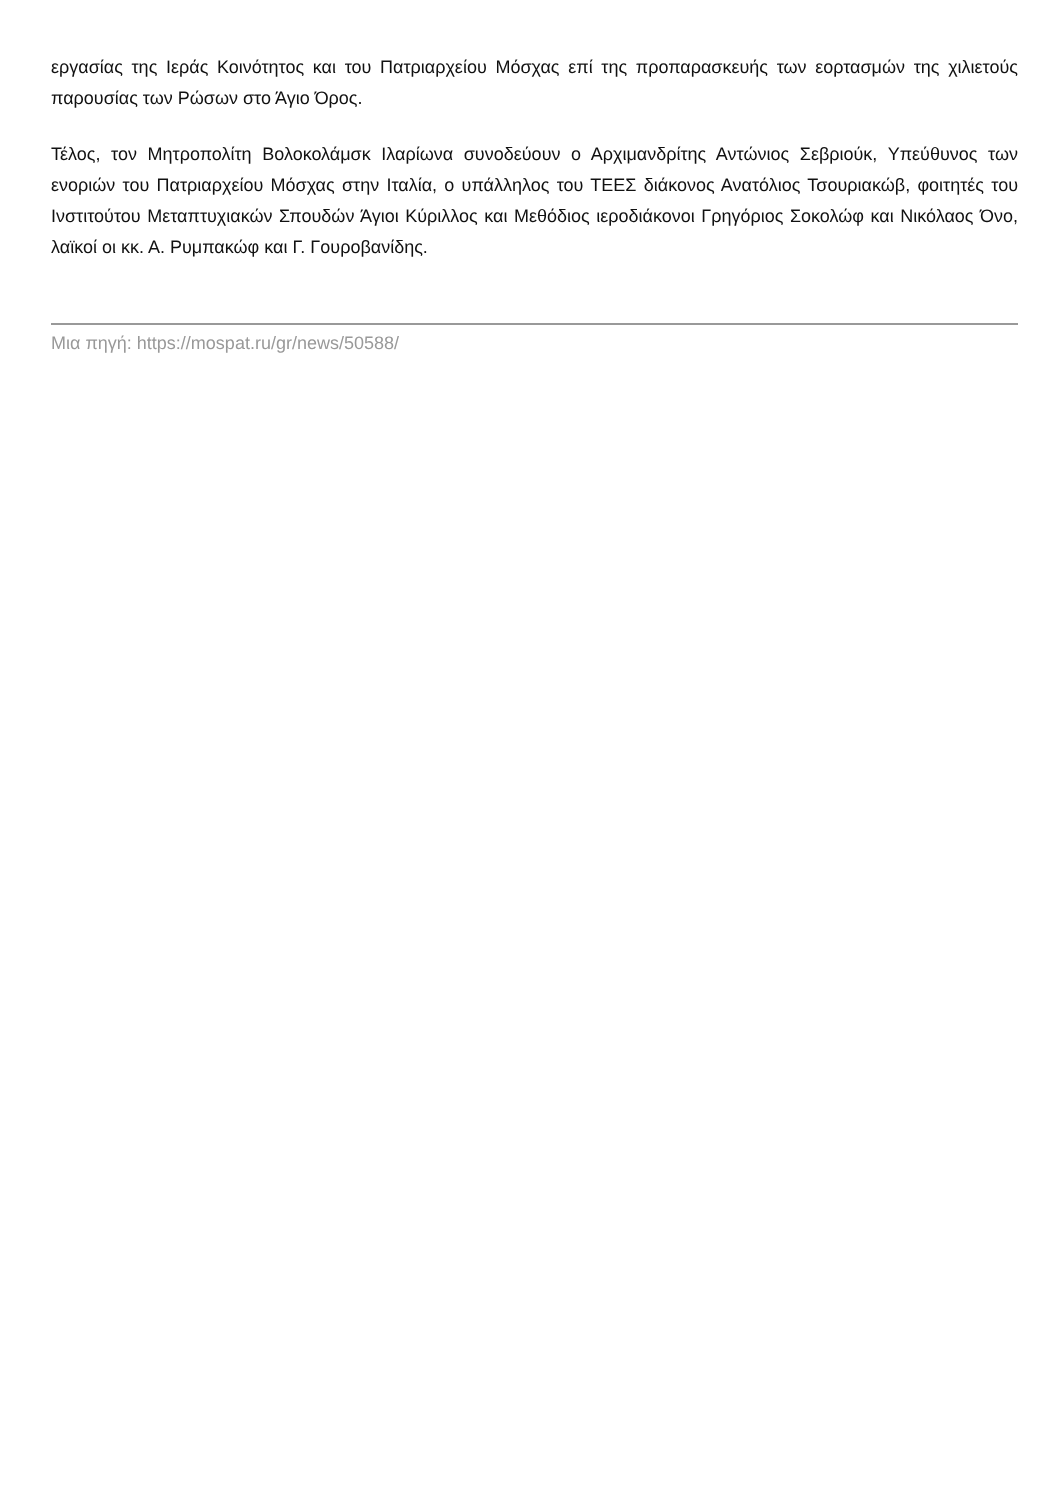εργασίας της Ιεράς Κοινότητος και του Πατριαρχείου Μόσχας επί της προπαρασκευής των εορτασμών της χιλιετούς παρουσίας των Ρώσων στο Άγιο Όρος.
Τέλος, τον Μητροπολίτη Βολοκολάμσκ Ιλαρίωνα συνοδεύουν ο Αρχιμανδρίτης Αντώνιος Σεβριούκ, Υπεύθυνος των ενοριών του Πατριαρχείου Μόσχας στην Ιταλία, ο υπάλληλος του ΤΕΕΣ διάκονος Ανατόλιος Τσουριακώβ, φοιτητές του Ινστιτούτου Μεταπτυχιακών Σπουδών Άγιοι Κύριλλος και Μεθόδιος ιεροδιάκονοι Γρηγόριος Σοκολώφ και Νικόλαος Όνο, λαϊκοί οι κκ. Α. Ρυμπακώφ και Γ. Γουροβανίδης.
Μια πηγή: https://mospat.ru/gr/news/50588/